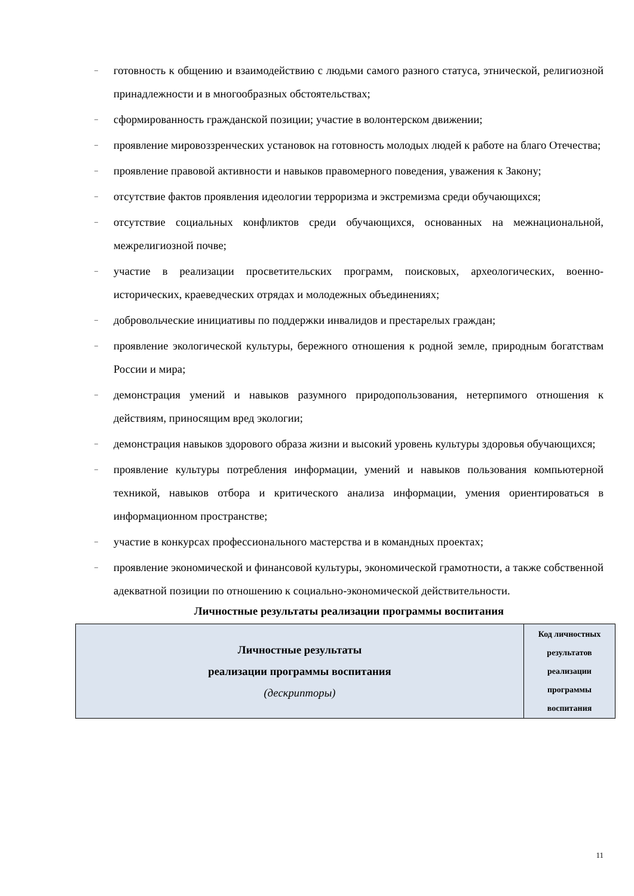– готовность к общению и взаимодействию с людьми самого разного статуса, этнической, религиозной принадлежности и в многообразных обстоятельствах;
– сформированность гражданской позиции; участие в волонтерском движении;
– проявление мировоззренческих установок на готовность молодых людей к работе на благо Отечества;
– проявление правовой активности и навыков правомерного поведения, уважения к Закону;
– отсутствие фактов проявления идеологии терроризма и экстремизма среди обучающихся;
– отсутствие социальных конфликтов среди обучающихся, основанных на межнациональной, межрелигиозной почве;
– участие в реализации просветительских программ, поисковых, археологических, военно-исторических, краеведческих отрядах и молодежных объединениях;
– добровольческие инициативы по поддержки инвалидов и престарелых граждан;
– проявление экологической культуры, бережного отношения к родной земле, природным богатствам России и мира;
– демонстрация умений и навыков разумного природопользования, нетерпимого отношения к действиям, приносящим вред экологии;
– демонстрация навыков здорового образа жизни и высокий уровень культуры здоровья обучающихся;
– проявление культуры потребления информации, умений и навыков пользования компьютерной техникой, навыков отбора и критического анализа информации, умения ориентироваться в информационном пространстве;
– участие в конкурсах профессионального мастерства и в командных проектах;
– проявление экономической и финансовой культуры, экономической грамотности, а также собственной адекватной позиции по отношению к социально-экономической действительности.
Личностные результаты реализации программы воспитания
| Личностные результаты реализации программы воспитания (дескрипторы) | Код личностных результатов реализации программы воспитания |
11